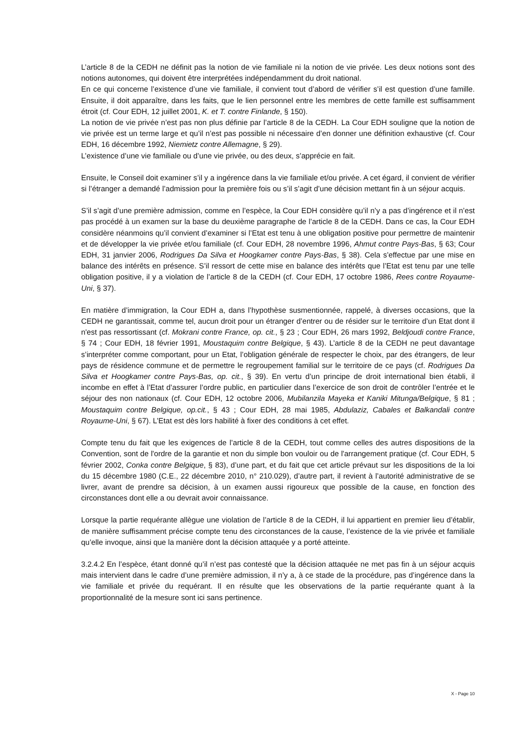L’article 8 de la CEDH ne définit pas la notion de vie familiale ni la notion de vie privée. Les deux notions sont des notions autonomes, qui doivent être interprétées indépendamment du droit national.
En ce qui concerne l’existence d’une vie familiale, il convient tout d’abord de vérifier s’il est question d’une famille. Ensuite, il doit apparaître, dans les faits, que le lien personnel entre les membres de cette famille est suffisamment étroit (cf. Cour EDH, 12 juillet 2001, K. et T. contre Finlande, § 150).
La notion de vie privée n’est pas non plus définie par l’article 8 de la CEDH. La Cour EDH souligne que la notion de vie privée est un terme large et qu’il n’est pas possible ni nécessaire d’en donner une définition exhaustive (cf. Cour EDH, 16 décembre 1992, Niemietz contre Allemagne, § 29).
L’existence d’une vie familiale ou d’une vie privée, ou des deux, s’apprécie en fait.
Ensuite, le Conseil doit examiner s’il y a ingérence dans la vie familiale et/ou privée. A cet égard, il convient de vérifier si l’étranger a demandé l’admission pour la première fois ou s’il s’agit d’une décision mettant fin à un séjour acquis.
S’il s’agit d’une première admission, comme en l’espèce, la Cour EDH considère qu’il n’y a pas d’ingérence et il n’est pas procédé à un examen sur la base du deuxième paragraphe de l’article 8 de la CEDH. Dans ce cas, la Cour EDH considère néanmoins qu’il convient d’examiner si l’Etat est tenu à une obligation positive pour permettre de maintenir et de développer la vie privée et/ou familiale (cf. Cour EDH, 28 novembre 1996, Ahmut contre Pays-Bas, § 63; Cour EDH, 31 janvier 2006, Rodrigues Da Silva et Hoogkamer contre Pays-Bas, § 38). Cela s’effectue par une mise en balance des intérêts en présence. S’il ressort de cette mise en balance des intérêts que l’Etat est tenu par une telle obligation positive, il y a violation de l’article 8 de la CEDH (cf. Cour EDH, 17 octobre 1986, Rees contre Royaume-Uni, § 37).
En matière d’immigration, la Cour EDH a, dans l’hypothèse susmentionnée, rappelé, à diverses occasions, que la CEDH ne garantissait, comme tel, aucun droit pour un étranger d’entrer ou de résider sur le territoire d’un Etat dont il n'est pas ressortissant (cf. Mokrani contre France, op. cit., § 23 ; Cour EDH, 26 mars 1992, Beldjoudi contre France, § 74 ; Cour EDH, 18 février 1991, Moustaquim contre Belgique, § 43). L’article 8 de la CEDH ne peut davantage s’interpréter comme comportant, pour un Etat, l’obligation générale de respecter le choix, par des étrangers, de leur pays de résidence commune et de permettre le regroupement familial sur le territoire de ce pays (cf. Rodrigues Da Silva et Hoogkamer contre Pays-Bas, op. cit., § 39). En vertu d’un principe de droit international bien établi, il incombe en effet à l’Etat d’assurer l’ordre public, en particulier dans l’exercice de son droit de contrôler l’entrée et le séjour des non nationaux (cf. Cour EDH, 12 octobre 2006, Mubilanzila Mayeka et Kaniki Mitunga/Belgique, § 81 ; Moustaquim contre Belgique, op.cit., § 43 ; Cour EDH, 28 mai 1985, Abdulaziz, Cabales et Balkandali contre Royaume-Uni, § 67). L’Etat est dès lors habilité à fixer des conditions à cet effet.
Compte tenu du fait que les exigences de l’article 8 de la CEDH, tout comme celles des autres dispositions de la Convention, sont de l'ordre de la garantie et non du simple bon vouloir ou de l'arrangement pratique (cf. Cour EDH, 5 février 2002, Conka contre Belgique, § 83), d’une part, et du fait que cet article prévaut sur les dispositions de la loi du 15 décembre 1980 (C.E., 22 décembre 2010, n° 210.029), d’autre part, il revient à l’autorité administrative de se livrer, avant de prendre sa décision, à un examen aussi rigoureux que possible de la cause, en fonction des circonstances dont elle a ou devrait avoir connaissance.
Lorsque la partie requérante allègue une violation de l’article 8 de la CEDH, il lui appartient en premier lieu d’établir, de manière suffisamment précise compte tenu des circonstances de la cause, l’existence de la vie privée et familiale qu’elle invoque, ainsi que la manière dont la décision attaquée y a porté atteinte.
3.2.4.2 En l’espèce, étant donné qu’il n’est pas contesté que la décision attaquée ne met pas fin à un séjour acquis mais intervient dans le cadre d’une première admission, il n’y a, à ce stade de la procédure, pas d’ingérence dans la vie familiale et privée du requérant. Il en résulte que les observations de la partie requérante quant à la proportionnalité de la mesure sont ici sans pertinence.
X - Page 10